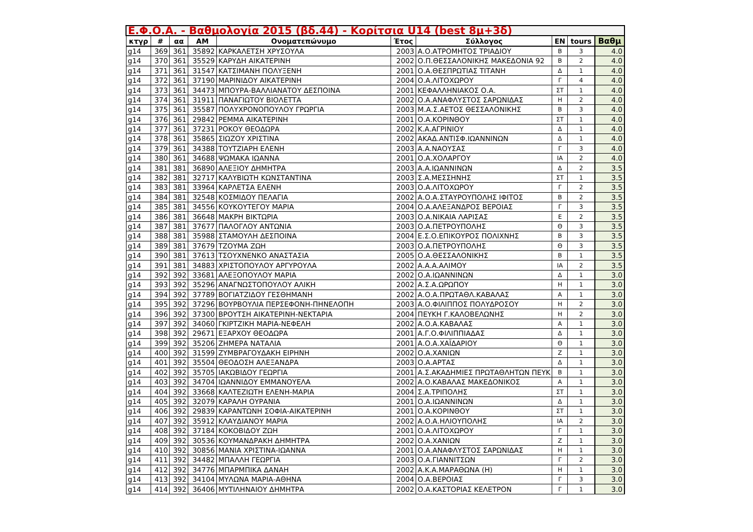| Ε.Φ.Ο.Α. - Βαθμολογία 2015 (βδ.44) - Κορίτσια U14 (best 8μ+3δ) | | | | | | | | | |
| --- | --- | --- | --- | --- | --- | --- | --- | --- | --- |
| κτγρ | # | αα | ΑΜ | Ονοματεπώνυμο | Έτος | Σύλλογος | ΕΝ | tours | Βαθμ |
| g14 | 369 | 361 | 35892 | ΚΑΡΚΑΛΕΤΣΗ ΧΡΥΣΟΥΛΑ | 2003 | Α.Ο.ΑΤΡΟΜΗΤΟΣ ΤΡΙΑΔΙΟΥ | Β | 3 | 4.0 |
| g14 | 370 | 361 | 35529 | ΚΑΡΥΔΗ ΑΙΚΑΤΕΡΙΝΗ | 2002 | Ο.Π.ΘΕΣΣΑΛΟΝΙΚΗΣ ΜΑΚΕΔΟΝΙΑ 92 | Β | 2 | 4.0 |
| g14 | 371 | 361 | 31547 | ΚΑΤΣΙΜΑΝΗ ΠΟΛΥΞΕΝΗ | 2001 | Ο.Α.ΘΕΣΠΡΩΤΙΑΣ ΤΙΤΑΝΗ | Δ | 1 | 4.0 |
| g14 | 372 | 361 | 37190 | ΜΑΡΙΝΙΔΟΥ ΑΙΚΑΤΕΡΙΝΗ | 2004 | Ο.Α.ΛΙΤΟΧΩΡΟΥ | Γ | 4 | 4.0 |
| g14 | 373 | 361 | 34473 | ΜΠΟΥΡΑ-ΒΑΛΛΙΑΝΑΤΟΥ ΔΕΣΠΟΙΝΑ | 2001 | ΚΕΦΑΛΛΗΝΙΑΚΟΣ Ο.Α. | ΣΤ | 1 | 4.0 |
| g14 | 374 | 361 | 31911 | ΠΑΝΑΓΙΩΤΟΥ ΒΙΟΛΕΤΤΑ | 2002 | Ο.Α.ΑΝΑΦΛΥΣΤΟΣ ΣΑΡΩΝΙΔΑΣ | Η | 2 | 4.0 |
| g14 | 375 | 361 | 35587 | ΠΟΛΥΧΡΟΝΟΠΟΥΛΟΥ ΓΡΩΡΓΙΑ | 2003 | Μ.Α.Σ.ΑΕΤΟΣ ΘΕΣΣΑΛΟΝΙΚΗΣ | Β | 3 | 4.0 |
| g14 | 376 | 361 | 29842 | ΡΕΜΜΑ ΑΙΚΑΤΕΡΙΝΗ | 2001 | Ο.Α.ΚΟΡΙΝΘΟΥ | ΣΤ | 1 | 4.0 |
| g14 | 377 | 361 | 37231 | ΡΟΚΟΥ ΘΕΟΔΩΡΑ | 2002 | Κ.Α.ΑΓΡΙΝΙΟΥ | Δ | 1 | 4.0 |
| g14 | 378 | 361 | 35865 | ΣΙΩΖΟΥ ΧΡΙΣΤΙΝΑ | 2002 | ΑΚΑΔ.ΑΝΤΙΣΦ.ΙΩΑΝΝΙΝΩΝ | Δ | 1 | 4.0 |
| g14 | 379 | 361 | 34388 | ΤΟΥΤΖΙΑΡΗ ΕΛΕΝΗ | 2003 | Α.Α.ΝΑΟΥΣΑΣ | Γ | 3 | 4.0 |
| g14 | 380 | 361 | 34688 | ΨΩΜΑΚΑ ΙΩΑΝΝΑ | 2001 | Ο.Α.ΧΟΛΑΡΓΟΥ | ΙΑ | 2 | 4.0 |
| g14 | 381 | 381 | 36890 | ΑΛΕΞΙΟΥ ΔΗΜΗΤΡΑ | 2003 | Α.Α.ΙΩΑΝΝΙΝΩΝ | Δ | 2 | 3.5 |
| g14 | 382 | 381 | 32717 | ΚΑΛΥΒΙΩΤΗ ΚΩΝΣΤΑΝΤΙΝΑ | 2003 | Σ.Α.ΜΕΣΣΗΝΗΣ | ΣΤ | 1 | 3.5 |
| g14 | 383 | 381 | 33964 | ΚΑΡΛΕΤΣΑ ΕΛΕΝΗ | 2003 | Ο.Α.ΛΙΤΟΧΩΡΟΥ | Γ | 2 | 3.5 |
| g14 | 384 | 381 | 32548 | ΚΟΣΜΙΔΟΥ ΠΕΛΑΓΙΑ | 2002 | Α.Ο.Α.ΣΤΑΥΡΟΥΠΟΛΗΣ ΙΦΙΤΟΣ | Β | 2 | 3.5 |
| g14 | 385 | 381 | 34556 | ΚΟΥΚΟΥΤΕΓΟΥ ΜΑΡΙΑ | 2004 | Ο.Α.ΑΛΕΞΑΝΔΡΟΣ ΒΕΡΟΙΑΣ | Γ | 3 | 3.5 |
| g14 | 386 | 381 | 36648 | ΜΑΚΡΗ ΒΙΚΤΩΡΙΑ | 2003 | Ο.Α.ΝΙΚΑΙΑ ΛΑΡΙΣΑΣ | Ε | 2 | 3.5 |
| g14 | 387 | 381 | 37677 | ΠΑΛΟΓΛΟΥ ΑΝΤΩΝΙΑ | 2003 | Ο.Α.ΠΕΤΡΟΥΠΟΛΗΣ | Θ | 3 | 3.5 |
| g14 | 388 | 381 | 35988 | ΣΤΑΜΟΥΛΗ ΔΕΣΠΟΙΝΑ | 2004 | Ε.Σ.Ο.ΕΠΙΚΟΥΡΟΣ ΠΟΛΙΧΝΗΣ | Β | 3 | 3.5 |
| g14 | 389 | 381 | 37679 | ΤΖΟΥΜΑ ΖΩΗ | 2003 | Ο.Α.ΠΕΤΡΟΥΠΟΛΗΣ | Θ | 3 | 3.5 |
| g14 | 390 | 381 | 37613 | ΤΣΟΥΧΝΕΝΚΟ ΑΝΑΣΤΑΣΙΑ | 2005 | Ο.Α.ΘΕΣΣΑΛΟΝΙΚΗΣ | Β | 1 | 3.5 |
| g14 | 391 | 381 | 34883 | ΧΡΙΣΤΟΠΟΥΛΟΥ ΑΡΓΥΡΟΥΛΑ | 2002 | Α.Α.Α.ΑΛΙΜΟΥ | ΙΑ | 2 | 3.5 |
| g14 | 392 | 392 | 33681 | ΑΛΕΞΟΠΟΥΛΟΥ ΜΑΡΙΑ | 2002 | Ο.Α.ΙΩΑΝΝΙΝΩΝ | Δ | 1 | 3.0 |
| g14 | 393 | 392 | 35296 | ΑΝΑΓΝΩΣΤΟΠΟΥΛΟΥ ΑΛΙΚΗ | 2002 | Α.Σ.Α.ΩΡΩΠΟΥ | Η | 1 | 3.0 |
| g14 | 394 | 392 | 37789 | ΒΟΓΙΑΤΖΙΔΟΥ ΓΕΣΘΗΜΑΝΗ | 2002 | Α.Ο.Α.ΠΡΩΤΑΘΛ.ΚΑΒΑΛΑΣ | Α | 1 | 3.0 |
| g14 | 395 | 392 | 37296 | ΒΟΥΡΒΟΥΛΙΑ ΠΕΡΣΕΦΟΝΗ-ΠΗΝΕΛΟΠΗ | 2003 | Α.Ο.ΦΙΛΙΠΠΟΣ ΠΟΛΥΔΡΟΣΟΥ | Η | 2 | 3.0 |
| g14 | 396 | 392 | 37300 | ΒΡΟΥΤΣΗ ΑΙΚΑΤΕΡΙΝΗ-ΝΕΚΤΑΡΙΑ | 2004 | ΠΕΥΚΗ Γ.ΚΑΛΟΒΕΛΩΝΗΣ | Η | 2 | 3.0 |
| g14 | 397 | 392 | 34060 | ΓΚΙΡΤΖΙΚΗ ΜΑΡΙΑ-ΝΕΦΕΛΗ | 2002 | Α.Ο.Α.ΚΑΒΑΛΑΣ | Α | 1 | 3.0 |
| g14 | 398 | 392 | 29671 | ΕΞΑΡΧΟΥ ΘΕΟΔΩΡΑ | 2001 | Α.Γ.Ο.ΦΙΛΙΠΠΙΑΔΑΣ | Δ | 1 | 3.0 |
| g14 | 399 | 392 | 35206 | ΖΗΜΕΡΑ ΝΑΤΑΛΙΑ | 2001 | Α.Ο.Α.ΧΑΪΔΑΡΙΟΥ | Θ | 1 | 3.0 |
| g14 | 400 | 392 | 31599 | ΖΥΜΒΡΑΓΟΥΔΑΚΗ ΕΙΡΗΝΗ | 2002 | Ο.Α.ΧΑΝΙΩΝ | Ζ | 1 | 3.0 |
| g14 | 401 | 392 | 35504 | ΘΕΟΔΟΣΗ ΑΛΕΞΑΝΔΡΑ | 2003 | Ο.Α.ΑΡΤΑΣ | Δ | 1 | 3.0 |
| g14 | 402 | 392 | 35705 | ΙΑΚΩΒΙΔΟΥ ΓΕΩΡΓΙΑ | 2001 | Α.Σ.ΑΚΑΔΗΜΙΕΣ ΠΡΩΤΑΘΛΗΤΩΝ ΠΕΥΚ | Β | 1 | 3.0 |
| g14 | 403 | 392 | 34704 | ΙΩΑΝΝΙΔΟΥ ΕΜΜΑΝΟΥΕΛΑ | 2002 | Α.Ο.ΚΑΒΑΛΑΣ ΜΑΚΕΔΟΝΙΚΟΣ | Α | 1 | 3.0 |
| g14 | 404 | 392 | 33668 | ΚΑΛΤΕΖΙΩΤΗ ΕΛΕΝΗ-ΜΑΡΙΑ | 2004 | Σ.Α.ΤΡΙΠΟΛΗΣ | ΣΤ | 1 | 3.0 |
| g14 | 405 | 392 | 32079 | ΚΑΡΑΛΗ ΟΥΡΑΝΙΑ | 2001 | Ο.Α.ΙΩΑΝΝΙΝΩΝ | Δ | 1 | 3.0 |
| g14 | 406 | 392 | 29839 | ΚΑΡΑΝΤΩΝΗ ΣΟΦΙΑ-ΑΙΚΑΤΕΡΙΝΗ | 2001 | Ο.Α.ΚΟΡΙΝΘΟΥ | ΣΤ | 1 | 3.0 |
| g14 | 407 | 392 | 35912 | ΚΛΑΥΔΙΑΝΟΥ ΜΑΡΙΑ | 2002 | Α.Ο.Α.ΗΛΙΟΥΠΟΛΗΣ | ΙΑ | 2 | 3.0 |
| g14 | 408 | 392 | 37184 | ΚΟΚΟΒΙΔΟΥ ΖΩΗ | 2001 | Ο.Α.ΛΙΤΟΧΩΡΟΥ | Γ | 1 | 3.0 |
| g14 | 409 | 392 | 30536 | ΚΟΥΜΑΝΔΡΑΚΗ ΔΗΜΗΤΡΑ | 2002 | Ο.Α.ΧΑΝΙΩΝ | Ζ | 1 | 3.0 |
| g14 | 410 | 392 | 30856 | ΜΑΝΙΑ ΧΡΙΣΤΙΝΑ-ΙΩΑΝΝΑ | 2001 | Ο.Α.ΑΝΑΦΛΥΣΤΟΣ ΣΑΡΩΝΙΔΑΣ | Η | 1 | 3.0 |
| g14 | 411 | 392 | 34482 | ΜΠΑΛΛΗ ΓΕΩΡΓΙΑ | 2003 | Ο.Α.ΓΙΑΝΝΙΤΣΩΝ | Γ | 2 | 3.0 |
| g14 | 412 | 392 | 34776 | ΜΠΑΡΜΠΙΚΑ ΔΑΝΑΗ | 2002 | Α.Κ.Α.ΜΑΡΑΘΩΝΑ (Η) | Η | 1 | 3.0 |
| g14 | 413 | 392 | 34104 | ΜΥΛΩΝΑ ΜΑΡΙΑ-ΑΘΗΝΑ | 2004 | Ο.Α.ΒΕΡΟΙΑΣ | Γ | 3 | 3.0 |
| g14 | 414 | 392 | 36406 | ΜΥΤΙΛΗΝΑΙΟΥ ΔΗΜΗΤΡΑ | 2002 | Ο.Α.ΚΑΣΤΟΡΙΑΣ ΚΕΛΕΤΡΟΝ | Γ | 1 | 3.0 |